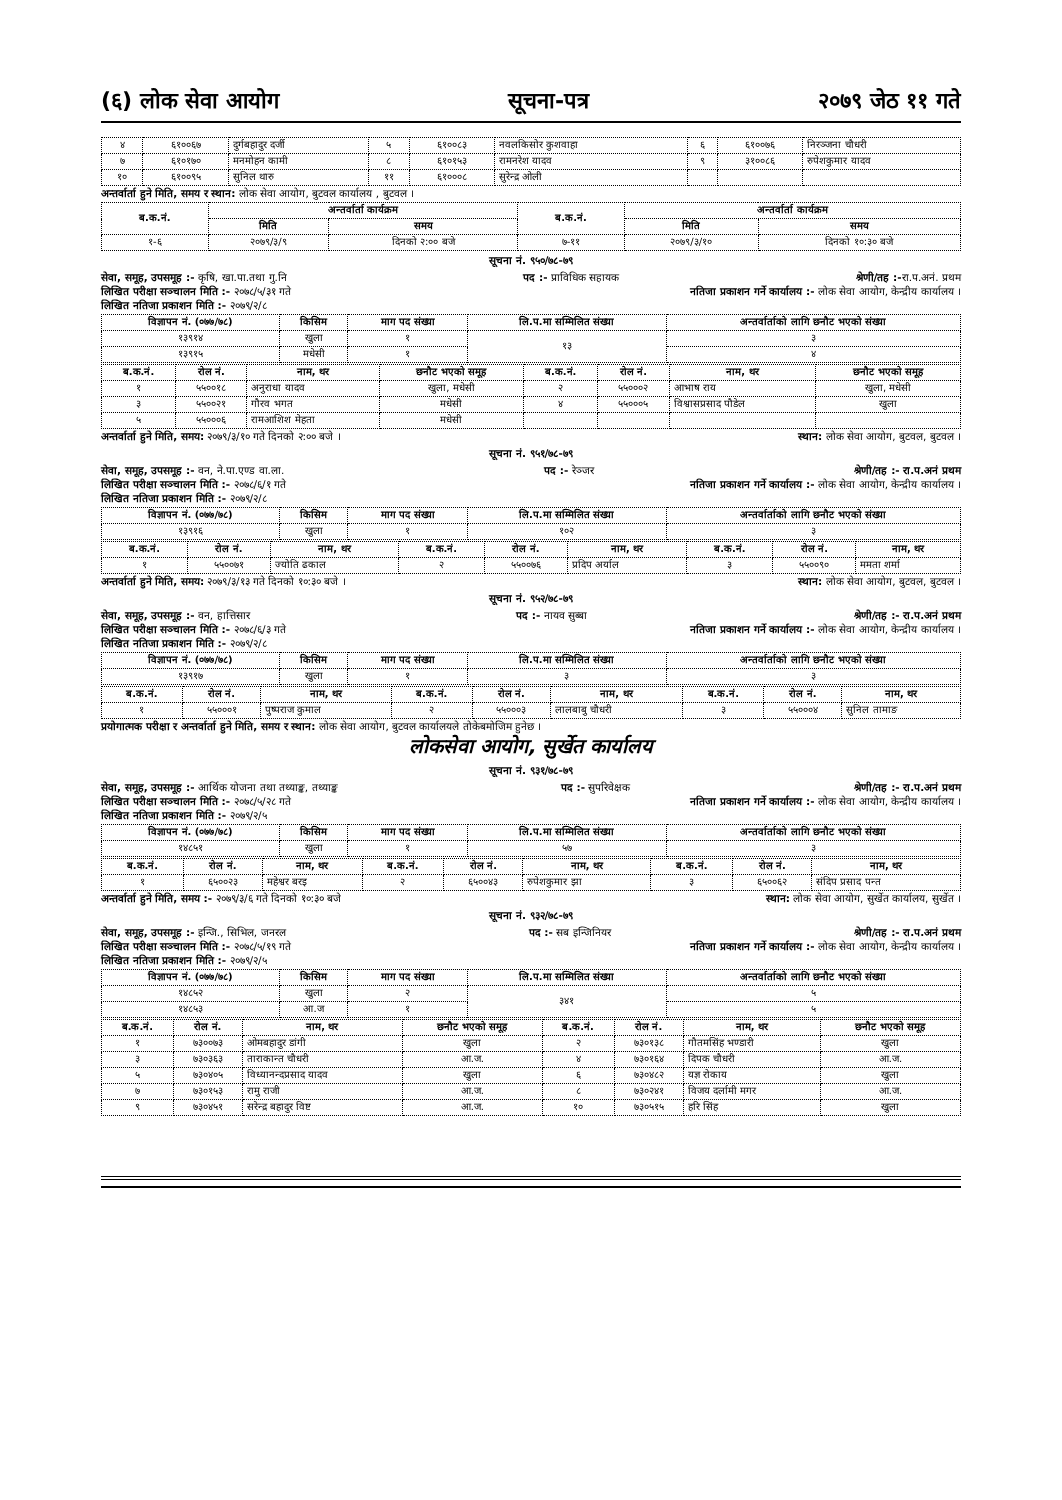(६) लोक सेवा आयोग सूचना-पत्र २०७९ जेठ ११ गते
| ४ | ६१००६७ | दुर्गबहादुर दर्जी | ५ | ६१००८३ | नवलकिसोर कुशवाहा | ६ | ६१००७६ | निरञ्जना चौधरी |
| ७ | ६१०१७० | मनमोहन कामी | ८ | ६१०१५३ | रामनरेश यादव | ९ | ३१००८६ | रुपेशकुमार यादव |
| १० | ६१००९५ | सुनिल थारु | ११ | ६१०००८ | सुरेन्द्र ओली | | | |
अन्तर्वार्ता हुने मिति, समय र स्थान: लोक सेवा आयोग, बुटवल कार्यालय , बुटवल ।
| ब.क.नं. | अन्तर्वार्ता कार्यक्रम | | ब.क.नं. | अन्तर्वार्ता कार्यक्रम | |
| --- | --- | --- | --- | --- | --- |
| | मिति | समय | | मिति | समय |
| १-६ | २०७९/३/९ | दिनको २:०० बजे | ७-११ | २०७९/३/१० | दिनको १०:३० बजे |
सूचना नं. ९५०/७८-७९
सेवा, समूह, उपसमूह :- कृषि, खा.पा.तथा गु.नि पद :- प्राविधिक सहायक श्रेणी/तह :-रा.प.अनं. प्रथम
लिखित परीक्षा सञ्चालन मिति :- २०७८/५/३१ गते नतिजा प्रकाशन गर्ने कार्यालय :- लोक सेवा आयोग, केन्द्रीय कार्यालय ।
लिखित नतिजा प्रकाशन मिति :- २०७९/२/८
| विज्ञापन नं. (०७७/७८) | किसिम | माग पद संख्या | लि.प.मा सम्मिलित संख्या | अन्तर्वार्ताको लागि छनौट भएको संख्या |
| --- | --- | --- | --- | --- |
| १३९१४ | खुला | १ | १३ | ३ |
| १३९१५ | मधेसी | १ | | ४ |
| ब.क.नं. | रोल नं. | नाम, थर | छनौट भएको समूह | ब.क.नं. | रोल नं. | नाम, थर | छनौट भएको समूह |
| --- | --- | --- | --- | --- | --- | --- | --- |
| १ | ५५००१८ | अनुराधा यादव | खुला, मधेसी | २ | ५५०००२ | आभाष राय | खुला, मधेसी |
| ३ | ५५००२१ | गौरव भगत | मधेसी | ४ | ५५०००५ | विश्वासप्रसाद पौडेल | खुला |
| ५ | ५५०००६ | रामआशिश मेहता | मधेसी | | | | |
अन्तर्वार्ता हुने मिति, समय: २०७९/३/१० गते दिनको २:०० बजे । स्थान: लोक सेवा आयोग, बुटवल, बुटवल ।
सूचना नं. ९५१/७८-७९
सेवा, समूह, उपसमूह :- वन, ने.पा.एण्ड वा.ला. पद :- रेञ्जर श्रेणी/तह :- रा.प.अनं प्रथम
लिखित परीक्षा सञ्चालन मिति :- २०७८/६/१ गते नतिजा प्रकाशन गर्ने कार्यालय :- लोक सेवा आयोग, केन्द्रीय कार्यालय ।
लिखित नतिजा प्रकाशन मिति :- २०७९/२/८
| विज्ञापन नं. (०७७/७८) | किसिम | माग पद संख्या | लि.प.मा सम्मिलित संख्या | अन्तर्वार्ताको लागि छनौट भएको संख्या |
| --- | --- | --- | --- | --- |
| १३९१६ | खुला | १ | १०२ | ३ |
| ब.क.नं. | रोल नं. | नाम, थर | ब.क.नं. | रोल नं. | नाम, थर | ब.क.नं. | रोल नं. | नाम, थर |
| --- | --- | --- | --- | --- | --- | --- | --- | --- |
| १ | ५५००७१ | ज्योति ढकाल | २ | ५५००७६ | प्रदिप अर्याल | ३ | ५५००९० | ममता शर्मा |
अन्तर्वार्ता हुने मिति, समय: २०७९/३/१३ गते दिनको १०:३० बजे । स्थान: लोक सेवा आयोग, बुटवल, बुटवल ।
सूचना नं. ९५२/७८-७९
सेवा, समूह, उपसमूह :- वन, हात्तिसार पद :- नायव सुब्बा श्रेणी/तह :- रा.प.अनं प्रथम
लिखित परीक्षा सञ्चालन मिति :- २०७८/६/३ गते नतिजा प्रकाशन गर्ने कार्यालय :- लोक सेवा आयोग, केन्द्रीय कार्यालय ।
लिखित नतिजा प्रकाशन मिति :- २०७९/२/८
| विज्ञापन नं. (०७७/७८) | किसिम | माग पद संख्या | लि.प.मा सम्मिलित संख्या | अन्तर्वार्ताको लागि छनौट भएको संख्या |
| --- | --- | --- | --- | --- |
| १३९१७ | खुला | १ | ३ | ३ |
| ब.क.नं. | रोल नं. | नाम, थर | ब.क.नं. | रोल नं. | नाम, थर | ब.क.नं. | रोल नं. | नाम, थर |
| --- | --- | --- | --- | --- | --- | --- | --- | --- |
| १ | ५५०००१ | पुष्पराज कुमाल | २ | ५५०००३ | लालबाबु चौधरी | ३ | ५५०००४ | सुनिल तामाङ |
प्रयोगात्मक परीक्षा र अन्तर्वार्ता हुने मिति, समय र स्थान: लोक सेवा आयोग, बुटवल कार्यालयले तोकेबमोजिम हुनेछ ।
लोकसेवा आयोग, सुर्खेत कार्यालय
सूचना नं. ९३१/७८-७९
सेवा, समूह, उपसमूह :- आर्थिक योजना तथा तथ्याङ्क, तथ्याङ्क पद :- सुपरिवेक्षक श्रेणी/तह :- रा.प.अनं प्रथम
लिखित परीक्षा सञ्चालन मिति :- २०७८/५/२८ गते नतिजा प्रकाशन गर्ने कार्यालय :- लोक सेवा आयोग, केन्द्रीय कार्यालय ।
लिखित नतिजा प्रकाशन मिति :- २०७९/२/५
| विज्ञापन नं. (०७७/७८) | किसिम | माग पद संख्या | लि.प.मा सम्मिलित संख्या | अन्तर्वार्ताको लागि छनौट भएको संख्या |
| --- | --- | --- | --- | --- |
| १४८५१ | खुला | १ | ५७ | ३ |
| ब.क.नं. | रोल नं. | नाम, थर | ब.क.नं. | रोल नं. | नाम, थर | ब.क.नं. | रोल नं. | नाम, थर |
| --- | --- | --- | --- | --- | --- | --- | --- | --- |
| १ | ६५००२३ | महेश्वर बरइ | २ | ६५००४३ | रुपेशकुमार झा | ३ | ६५००६२ | संदिप प्रसाद पन्त |
अन्तर्वार्ता हुने मिति, समय :- २०७९/३/६ गते दिनको १०:३० बजे स्थान: लोक सेवा आयोग, सुर्खेत कार्यालय, सुर्खेत ।
सूचना नं. ९३२/७८-७९
सेवा, समूह, उपसमूह :- इन्जि., सिभिल, जनरल पद :- सब इन्जिनियर श्रेणी/तह :- रा.प.अनं प्रथम
लिखित परीक्षा सञ्चालन मिति :- २०७८/५/१९ गते नतिजा प्रकाशन गर्ने कार्यालय :- लोक सेवा आयोग, केन्द्रीय कार्यालय ।
लिखित नतिजा प्रकाशन मिति :- २०७९/२/५
| विज्ञापन नं. (०७७/७८) | किसिम | माग पद संख्या | लि.प.मा सम्मिलित संख्या | अन्तर्वार्ताको लागि छनौट भएको संख्या |
| --- | --- | --- | --- | --- |
| १४८५२ | खुला | २ | ३४१ | ५ |
| १४८५३ | आ.ज | १ | | ५ |
| ब.क.नं. | रोल नं. | नाम, थर | छनौट भएको समूह | ब.क.नं. | रोल नं. | नाम, थर | छनौट भएको समूह |
| --- | --- | --- | --- | --- | --- | --- | --- |
| १ | ७३००७३ | ओमबहादुर डांगी | खुला | २ | ७३०१३८ | गौतमसिंह भण्डारी | खुला |
| ३ | ७३०३६३ | ताराकान्त चौधरी | आ.ज. | ४ | ७३०१६४ | दिपक चौधरी | आ.ज. |
| ५ | ७३०४०५ | विध्यानन्दप्रसाद यादव | खुला | ६ | ७३०४८२ | यज्ञ रोकाय | खुला |
| ७ | ७३०१५३ | रामु राजी | आ.ज. | ८ | ७३०२४१ | विजय दर्लामी मगर | आ.ज. |
| ९ | ७३०४५१ | सरेन्द्र बहादुर विष्ट | आ.ज. | १० | ७३०५१५ | हरि सिंह | खुला |